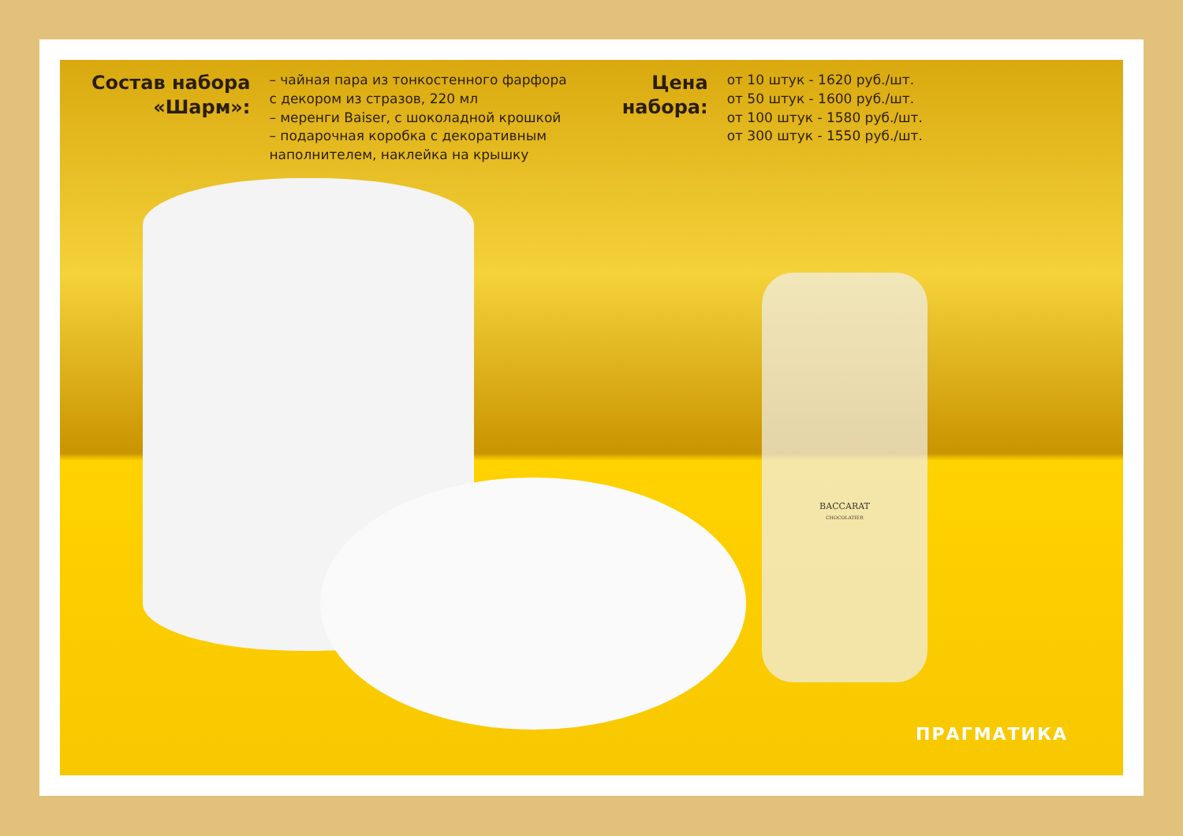Состав набора
«Шарм»:
– чайная пара из тонкостенного фарфора
с декором из стразов, 220 мл
– меренги Baiser, с шоколадной крошкой
– подарочная коробка с декоративным
наполнителем, наклейка на крышку
Цена
набора:
от 10 штук - 1620 руб./шт.
от 50 штук - 1600 руб./шт.
от 100 штук - 1580 руб./шт.
от 300 штук - 1550 руб./шт.
BACCARAT
CHOCOLATIER
ПРАГМАТИКА